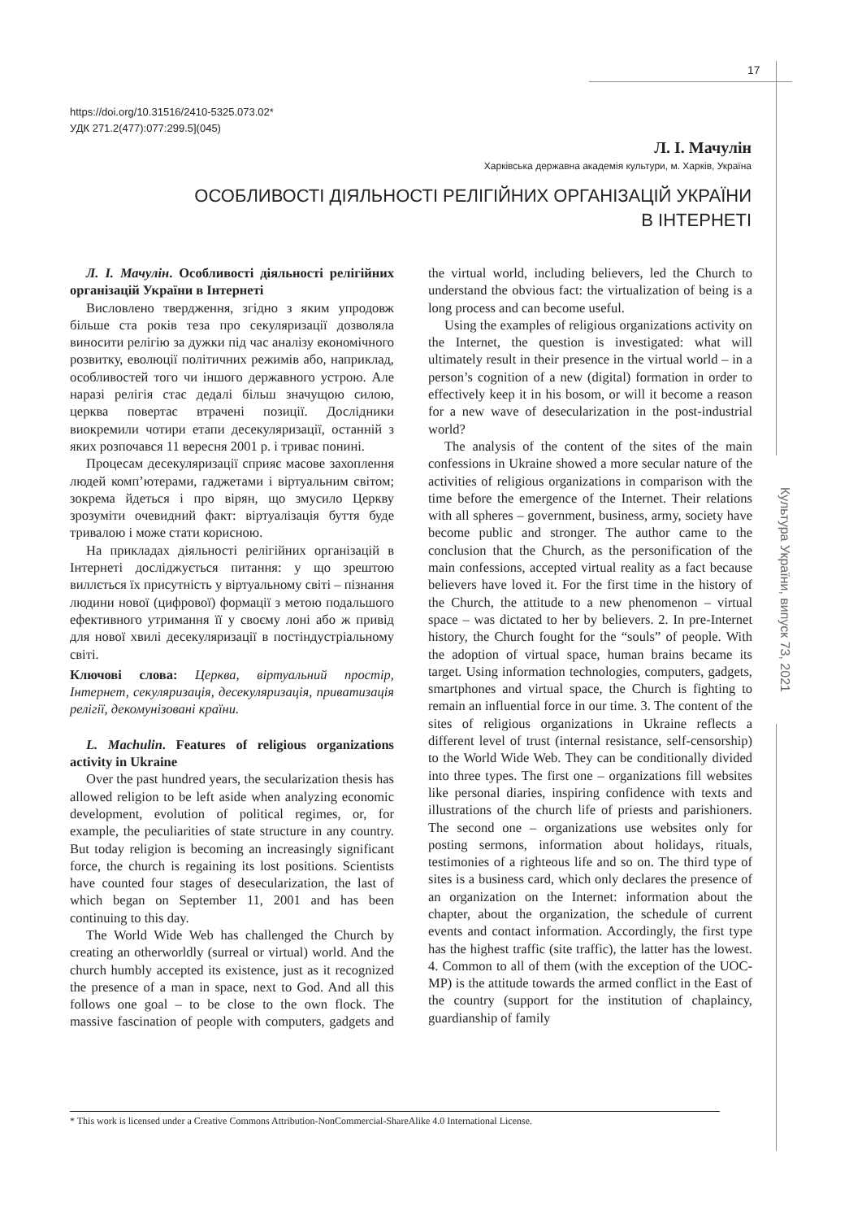17
Культура України, випуск 73, 2021
https://doi.org/10.31516/2410-5325.073.02*
УДК 271.2(477):077:299.5](045)
Л. І. Мачулін
Харківська державна академія культури, м. Харків, Україна
ОСОБЛИВОСТІ ДІЯЛЬНОСТІ РЕЛІГІЙНИХ ОРГАНІЗАЦІЙ УКРАЇНИ
В ІНТЕРНЕТІ
Л. І. Мачулін. Особливості діяльності релігійних організацій України в Інтернеті
Висловлено твердження, згідно з яким упродовж більше ста років теза про секуляризації дозволяла виносити релігію за дужки під час аналізу економічного розвитку, еволюції політичних режимів або, наприклад, особливостей того чи іншого державного устрою. Але наразі релігія стає дедалі більш значущою силою, церква повертає втрачені позиції. Дослідники виокремили чотири етапи десекуляризації, останній з яких розпочався 11 вересня 2001 р. і триває понині.
Процесам десекуляризації сприяє масове захоплення людей комп’ютерами, гаджетами і віртуальним світом; зокрема йдеться і про вірян, що змусило Церкву зрозуміти очевидний факт: віртуалізація буття буде тривалою і може стати корисною.
На прикладах діяльності релігійних організацій в Інтернеті досліджується питання: у що зрештою виллється їх присутність у віртуальному світі – пізнання людини нової (цифрової) формації з метою подальшого ефективного утримання її у своєму лоні або ж привід для нової хвилі десекуляризації в постіндустріальному світі.
Ключові слова: Церква, віртуальний простір, Інтернет, секуляризація, десекуляризація, приватизація релігії, декомунізовані країни.
L. Machulin. Features of religious organizations activity in Ukraine
Over the past hundred years, the secularization thesis has allowed religion to be left aside when analyzing economic development, evolution of political regimes, or, for example, the peculiarities of state structure in any country. But today religion is becoming an increasingly significant force, the church is regaining its lost positions. Scientists have counted four stages of desecularization, the last of which began on September 11, 2001 and has been continuing to this day.
The World Wide Web has challenged the Church by creating an otherworldly (surreal or virtual) world. And the church humbly accepted its existence, just as it recognized the presence of a man in space, next to God. And all this follows one goal – to be close to the own flock. The massive fascination of people with computers, gadgets and the virtual world, including believers, led the Church to understand the obvious fact: the virtualization of being is a long process and can become useful.
Using the examples of religious organizations activity on the Internet, the question is investigated: what will ultimately result in their presence in the virtual world – in a person’s cognition of a new (digital) formation in order to effectively keep it in his bosom, or will it become a reason for a new wave of desecularization in the post-industrial world?
The analysis of the content of the sites of the main confessions in Ukraine showed a more secular nature of the activities of religious organizations in comparison with the time before the emergence of the Internet. Their relations with all spheres – government, business, army, society have become public and stronger. The author came to the conclusion that the Church, as the personification of the main confessions, accepted virtual reality as a fact because believers have loved it. For the first time in the history of the Church, the attitude to a new phenomenon – virtual space – was dictated to her by believers. 2. In pre-Internet history, the Church fought for the “souls” of people. With the adoption of virtual space, human brains became its target. Using information technologies, computers, gadgets, smartphones and virtual space, the Church is fighting to remain an influential force in our time. 3. The content of the sites of religious organizations in Ukraine reflects a different level of trust (internal resistance, self-censorship) to the World Wide Web. They can be conditionally divided into three types. The first one – organizations fill websites like personal diaries, inspiring confidence with texts and illustrations of the church life of priests and parishioners. The second one – organizations use websites only for posting sermons, information about holidays, rituals, testimonies of a righteous life and so on. The third type of sites is a business card, which only declares the presence of an organization on the Internet: information about the chapter, about the organization, the schedule of current events and contact information. Accordingly, the first type has the highest traffic (site traffic), the latter has the lowest. 4. Common to all of them (with the exception of the UOC-MP) is the attitude towards the armed conflict in the East of the country (support for the institution of chaplaincy, guardianship of family
* This work is licensed under a Creative Commons Attribution-NonCommercial-ShareAlike 4.0 International License.